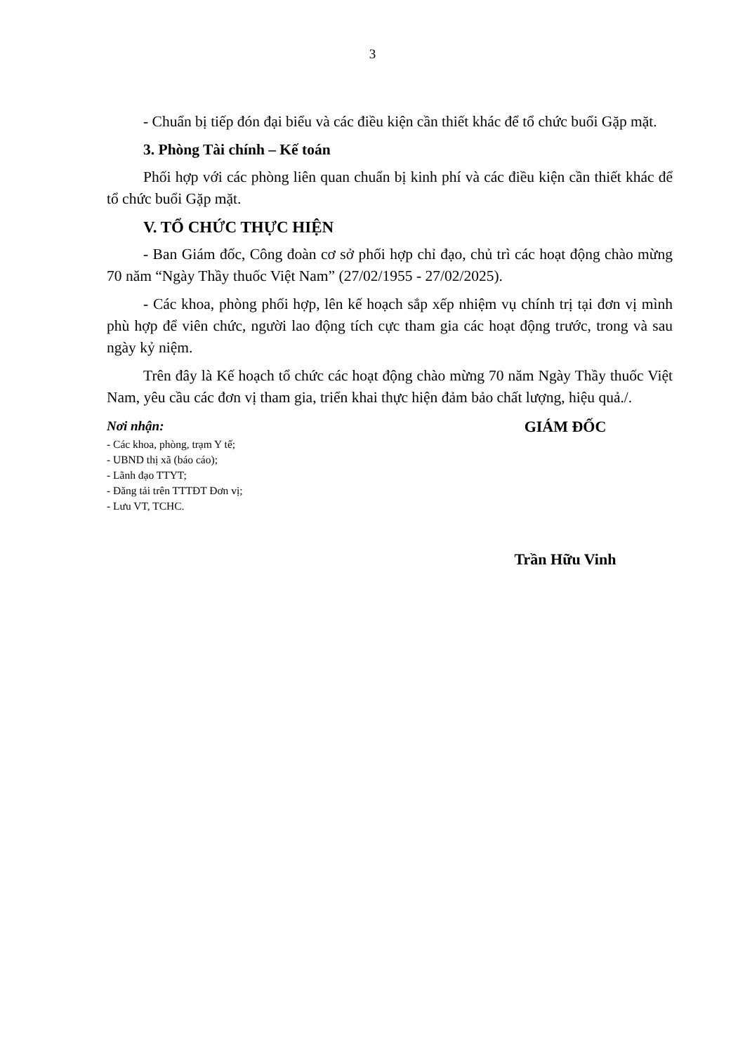3
- Chuẩn bị tiếp đón đại biểu và các điều kiện cần thiết khác để tổ chức buổi Gặp mặt.
3. Phòng Tài chính – Kế toán
Phối hợp với các phòng liên quan chuẩn bị kinh phí và các điều kiện cần thiết khác để tổ chức buổi Gặp mặt.
V. TỔ CHỨC THỰC HIỆN
- Ban Giám đốc, Công đoàn cơ sở phối hợp chỉ đạo, chủ trì các hoạt động chào mừng 70 năm “Ngày Thầy thuốc Việt Nam” (27/02/1955 - 27/02/2025).
- Các khoa, phòng phối hợp, lên kế hoạch sắp xếp nhiệm vụ chính trị tại đơn vị mình phù hợp để viên chức, người lao động tích cực tham gia các hoạt động trước, trong và sau ngày kỷ niệm.
Trên đây là Kế hoạch tổ chức các hoạt động chào mừng 70 năm Ngày Thầy thuốc Việt Nam, yêu cầu các đơn vị tham gia, triển khai thực hiện đảm bảo chất lượng, hiệu quả./.
Nơi nhận:
- Các khoa, phòng, trạm Y tế;
- UBND thị xã (báo cáo);
- Lãnh đạo TTYT;
- Đăng tải trên TTTĐT Đơn vị;
- Lưu VT, TCHC.
GIÁM ĐỐC
Trần Hữu Vinh